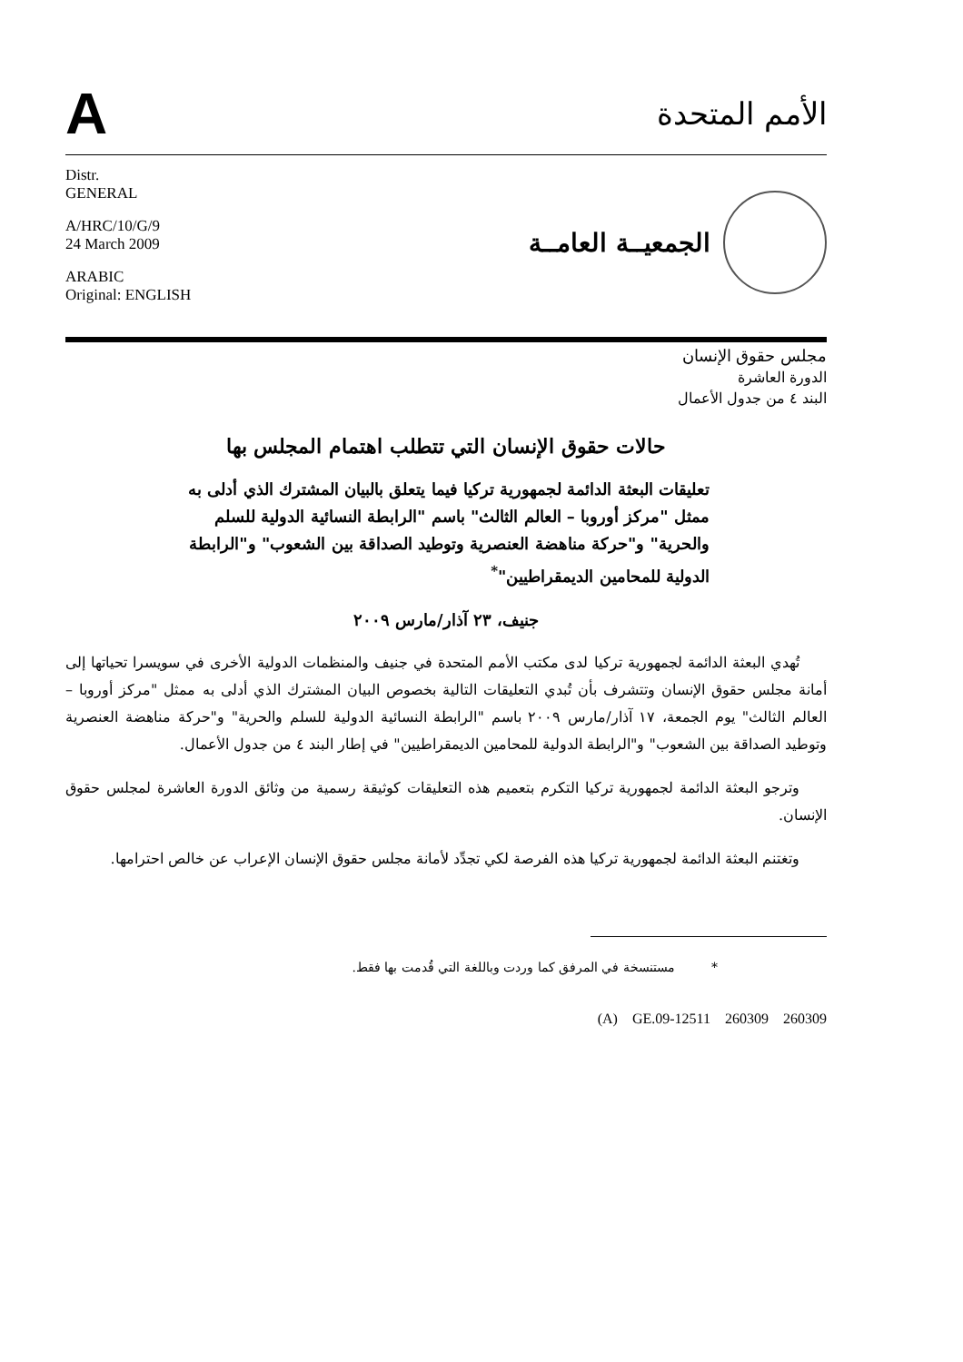A
الأمم المتحدة
Distr.
GENERAL
A/HRC/10/G/9
24 March 2009
ARABIC
Original: ENGLISH
الجمعيــة العامــة
مجلس حقوق الإنسان
الدورة العاشرة
البند ٤ من جدول الأعمال
حالات حقوق الإنسان التي تتطلب اهتمام المجلس بها
تعليقات البعثة الدائمة لجمهورية تركيا فيما يتعلق بالبيان المشترك الذي أدلى به ممثل "مركز أوروبا – العالم الثالث" باسم "الرابطة النسائية الدولية للسلم والحرية" و"حركة مناهضة العنصرية وتوطيد الصداقة بين الشعوب" و"الرابطة الدولية للمحامين الديمقراطيين"<sup>*</sup>
جنيف، ٢٣ آذار/مارس ٢٠٠٩
تُهدي البعثة الدائمة لجمهورية تركيا لدى مكتب الأمم المتحدة في جنيف والمنظمات الدولية الأخرى في سويسرا تحياتها إلى أمانة مجلس حقوق الإنسان وتتشرف بأن تُبدي التعليقات التالية بخصوص البيان المشترك الذي أدلى به ممثل "مركز أوروبا – العالم الثالث" يوم الجمعة، ١٧ آذار/مارس ٢٠٠٩ باسم "الرابطة النسائية الدولية للسلم والحرية" و"حركة مناهضة العنصرية وتوطيد الصداقة بين الشعوب" و"الرابطة الدولية للمحامين الديمقراطيين" في إطار البند ٤ من جدول الأعمال.
وترجو البعثة الدائمة لجمهورية تركيا التكرم بتعميم هذه التعليقات كوثيقة رسمية من وثائق الدورة العاشرة لمجلس حقوق الإنسان.
وتغتنم البعثة الدائمة لجمهورية تركيا هذه الفرصة لكي تجدِّد لأمانة مجلس حقوق الإنسان الإعراب عن خالص احترامها.
* مستنسخة في المرفق كما وردت وباللغة التي قُدمت بها فقط.
(A) GE.09-12511 260309 260309